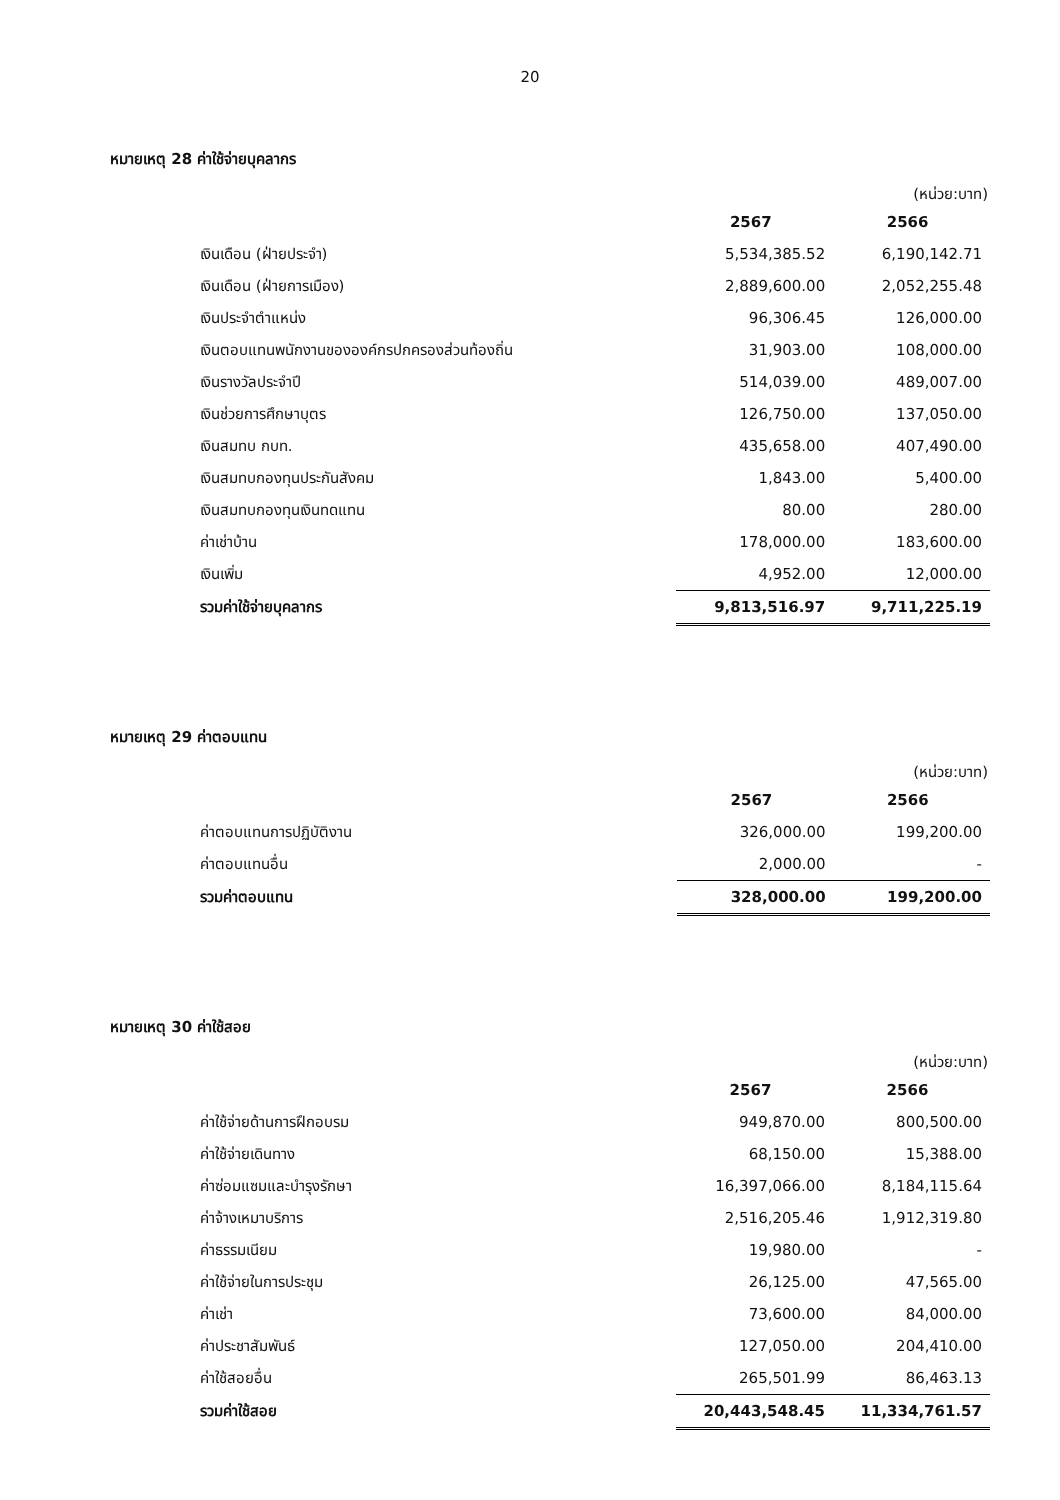20
หมายเหตุ 28 ค่าใช้จ่ายบุคลากร
(หน่วย:บาท)
| | 2567 | 2566 |
| เงินเดือน (ฝ่ายประจำ) | 5,534,385.52 | 6,190,142.71 |
| เงินเดือน (ฝ่ายการเมือง) | 2,889,600.00 | 2,052,255.48 |
| เงินประจำตำแหน่ง | 96,306.45 | 126,000.00 |
| เงินตอบแทนพนักงานขององค์กรปกครองส่วนท้องถิ่น | 31,903.00 | 108,000.00 |
| เงินรางวัลประจำปี | 514,039.00 | 489,007.00 |
| เงินช่วยการศึกษาบุตร | 126,750.00 | 137,050.00 |
| เงินสมทบ กบท. | 435,658.00 | 407,490.00 |
| เงินสมทบกองทุนประกันสังคม | 1,843.00 | 5,400.00 |
| เงินสมทบกองทุนเงินทดแทน | 80.00 | 280.00 |
| ค่าเช่าบ้าน | 178,000.00 | 183,600.00 |
| เงินเพิ่ม | 4,952.00 | 12,000.00 |
| รวมค่าใช้จ่ายบุคลากร | 9,813,516.97 | 9,711,225.19 |
หมายเหตุ 29 ค่าตอบแทน
(หน่วย:บาท)
| | 2567 | 2566 |
| ค่าตอบแทนการปฏิบัติงาน | 326,000.00 | 199,200.00 |
| ค่าตอบแทนอื่น | 2,000.00 | - |
| รวมค่าตอบแทน | 328,000.00 | 199,200.00 |
หมายเหตุ 30 ค่าใช้สอย
(หน่วย:บาท)
| | 2567 | 2566 |
| ค่าใช้จ่ายด้านการฝึกอบรม | 949,870.00 | 800,500.00 |
| ค่าใช้จ่ายเดินทาง | 68,150.00 | 15,388.00 |
| ค่าซ่อมแซมและบำรุงรักษา | 16,397,066.00 | 8,184,115.64 |
| ค่าจ้างเหมาบริการ | 2,516,205.46 | 1,912,319.80 |
| ค่าธรรมเนียม | 19,980.00 | - |
| ค่าใช้จ่ายในการประชุม | 26,125.00 | 47,565.00 |
| ค่าเช่า | 73,600.00 | 84,000.00 |
| ค่าประชาสัมพันธ์ | 127,050.00 | 204,410.00 |
| ค่าใช้สอยอื่น | 265,501.99 | 86,463.13 |
| รวมค่าใช้สอย | 20,443,548.45 | 11,334,761.57 |